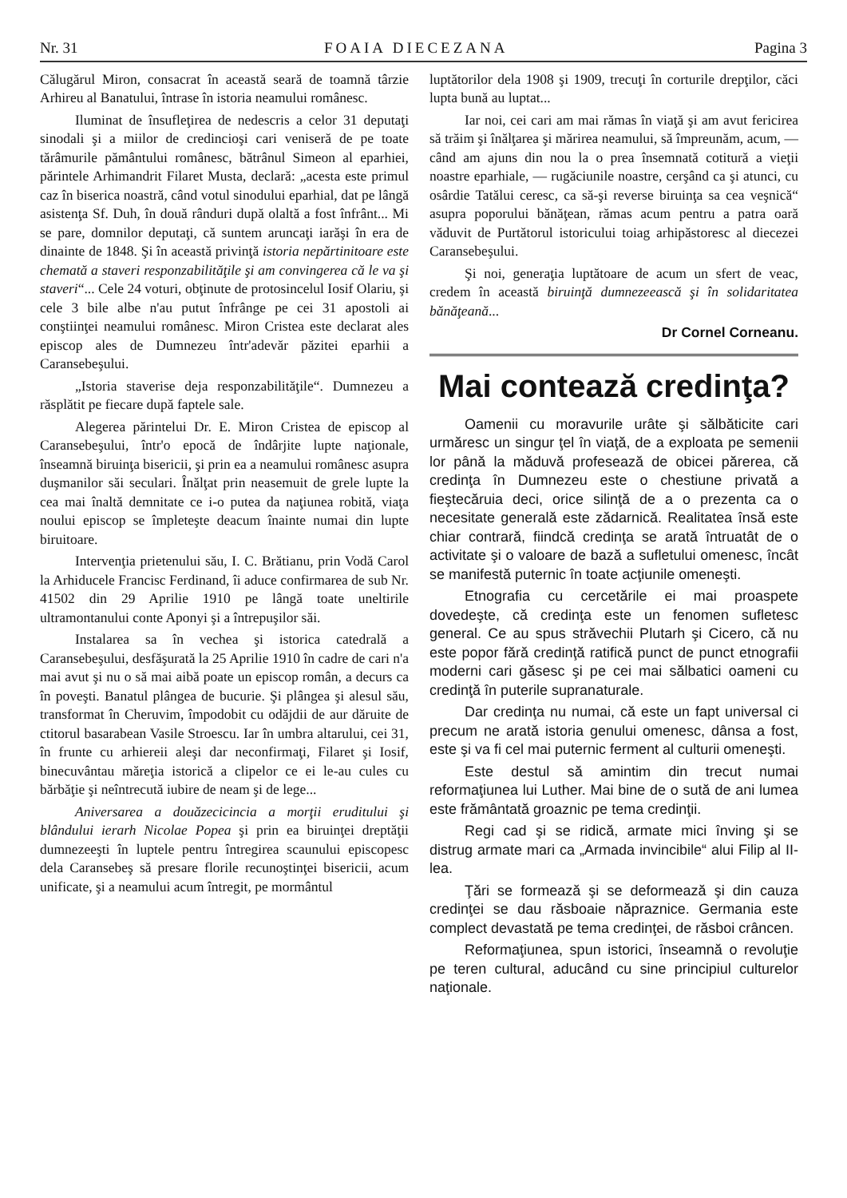Nr. 31 FOAIA DIECEZANA Pagina 3
Călugărul Miron, consacrat în această seară de toamnă târzie Arhireu al Banatului, întrase în istoria neamului românesc.
Iluminat de însufleţirea de nedescris a celor 31 deputaţi sinodali şi a miilor de credincioşi cari veniseră de pe toate tărâmurile pământului românesc, bătrânul Simeon al eparhiei, părintele Arhimandrit Filaret Musta, declară: „acesta este primul caz în biserica noastră, când votul sinodului eparhial, dat pe lângă asistenţa Sf. Duh, în două rânduri după olaltă a fost înfrânt... Mi se pare, domnilor deputaţi, că suntem aruncaţi iarăşi în era de dinainte de 1848. Şi în această privinţă istoria nepărtinitoare este chemată a staveri responzabilităţile şi am convingerea că le va şi staveri“... Cele 24 voturi, obţinute de protosincelul Iosif Olariu, şi cele 3 bile albe n'au putut înfrânge pe cei 31 apostoli ai conştiinţei neamului românesc. Miron Cristea este declarat ales episcop ales de Dumnezeu într'adevăr păzitei eparhii a Caransebeşului.
„Istoria staverise deja responzabilităţile“. Dumnezeu a răsplătit pe fiecare după faptele sale.
Alegerea părintelui Dr. E. Miron Cristea de episcop al Caransebeşului, într'o epocă de îndârjite lupte naţionale, înseamnă biruinţa bisericii, şi prin ea a neamului românesc asupra duşmanilor săi seculari. Înălţat prin neasemuit de grele lupte la cea mai înaltă demnitate ce i-o putea da naţiunea robită, viaţa noului episcop se împleteşte deacum înainte numai din lupte biruitoare.
Intervenţia prietenului său, I. C. Brătianu, prin Vodă Carol la Arhiducele Francisc Ferdinand, îi aduce confirmarea de sub Nr. 41502 din 29 Aprilie 1910 pe lângă toate uneltirile ultramontanului conte Aponyi şi a întrepuşilor săi.
Instalarea sa în vechea şi istorica catedrală a Caransebeşului, desfăşurată la 25 Aprilie 1910 în cadre de cari n'a mai avut şi nu o să mai aibă poate un episcop român, a decurs ca în poveşti. Banatul plângea de bucurie. Şi plângea şi alesul său, transformat în Cheruvim, împodobit cu odăjdii de aur dăruite de ctitorul basarabean Vasile Stroescu. Iar în umbra altarului, cei 31, în frunte cu arhiereii aleşi dar neconfirmaţi, Filaret şi Iosif, binecuvântau măreţia istorică a clipelor ce ei le-au cules cu bărbăţie şi neîntrecută iubire de neam şi de lege...
Aniversarea a douăzecicincia a morţii eruditului şi blândului ierarh Nicolae Popea şi prin ea biruinţei dreptăţii dumnezeeşti în luptele pentru întregirea scaunului episcopesc dela Caransebeş să presare florile recunoştinţei bisericii, acum unificate, şi a neamului acum întregit, pe mormântul
luptătorilor dela 1908 şi 1909, trecuţi în corturile drepţilor, căci lupta bună au luptat...
Iar noi, cei cari am mai rămas în viaţă şi am avut fericirea să trăim şi înălţarea şi mărirea neamului, să împreunăm, acum, — când am ajuns din nou la o prea însemnată cotitură a vieţii noastre eparhiale, — rugăciunile noastre, cerşând ca şi atunci, cu osârdie Tatălui ceresc, ca să-şi reverse biruinţa sa cea veşnică“ asupra poporului bănăţean, rămas acum pentru a patra oară văduvit de Purtătorul istoricului toiag arhipăstoresc al diecezei Caransebeşului.
Şi noi, generaţia luptătoare de acum un sfert de veac, credem în această biruinţă dumnezeească şi în solidaritatea bănăţeană...
Dr Cornel Corneanu.
Mai contează credinţa?
Oamenii cu moravurile urâte şi sălbăticite cari urmăresc un singur ţel în viaţă, de a exploata pe semenii lor până la măduvă profesează de obicei părerea, că credinţa în Dumnezeu este o chestiune privată a fieştecăruia deci, orice silinţă de a o prezenta ca o necesitate generală este zădarnică. Realitatea însă este chiar contrară, fiindcă credinţa se arată întruatât de o activitate şi o valoare de bază a sufletului omenesc, încât se manifestă puternic în toate acţiunile omeneşti.
Etnografia cu cercetările ei mai proaspete dovedeşte, că credinţa este un fenomen sufletesc general. Ce au spus străvechii Plutarh şi Cicero, că nu este popor fără credinţă ratifică punct de punct etnografii moderni cari găsesc şi pe cei mai sălbatici oameni cu credinţă în puterile supranaturale.
Dar credinţa nu numai, că este un fapt universal ci precum ne arată istoria genului omenesc, dânsa a fost, este şi va fi cel mai puternic ferment al culturii omeneşti.
Este destul să amintim din trecut numai reformaţiunea lui Luther. Mai bine de o sută de ani lumea este frământată groaznic pe tema credinţii.
Regi cad şi se ridică, armate mici înving şi se distrug armate mari ca „Armada invincibile“ alui Filip al II-lea.
Ţări se formează şi se deformează şi din cauza credinţei se dau răsboaie năpraznice. Germania este complect devastată pe tema credinţei, de răsboi crâncen.
Reformaţiunea, spun istorici, înseamnă o revoluţie pe teren cultural, aducând cu sine principiul culturelor naţionale.